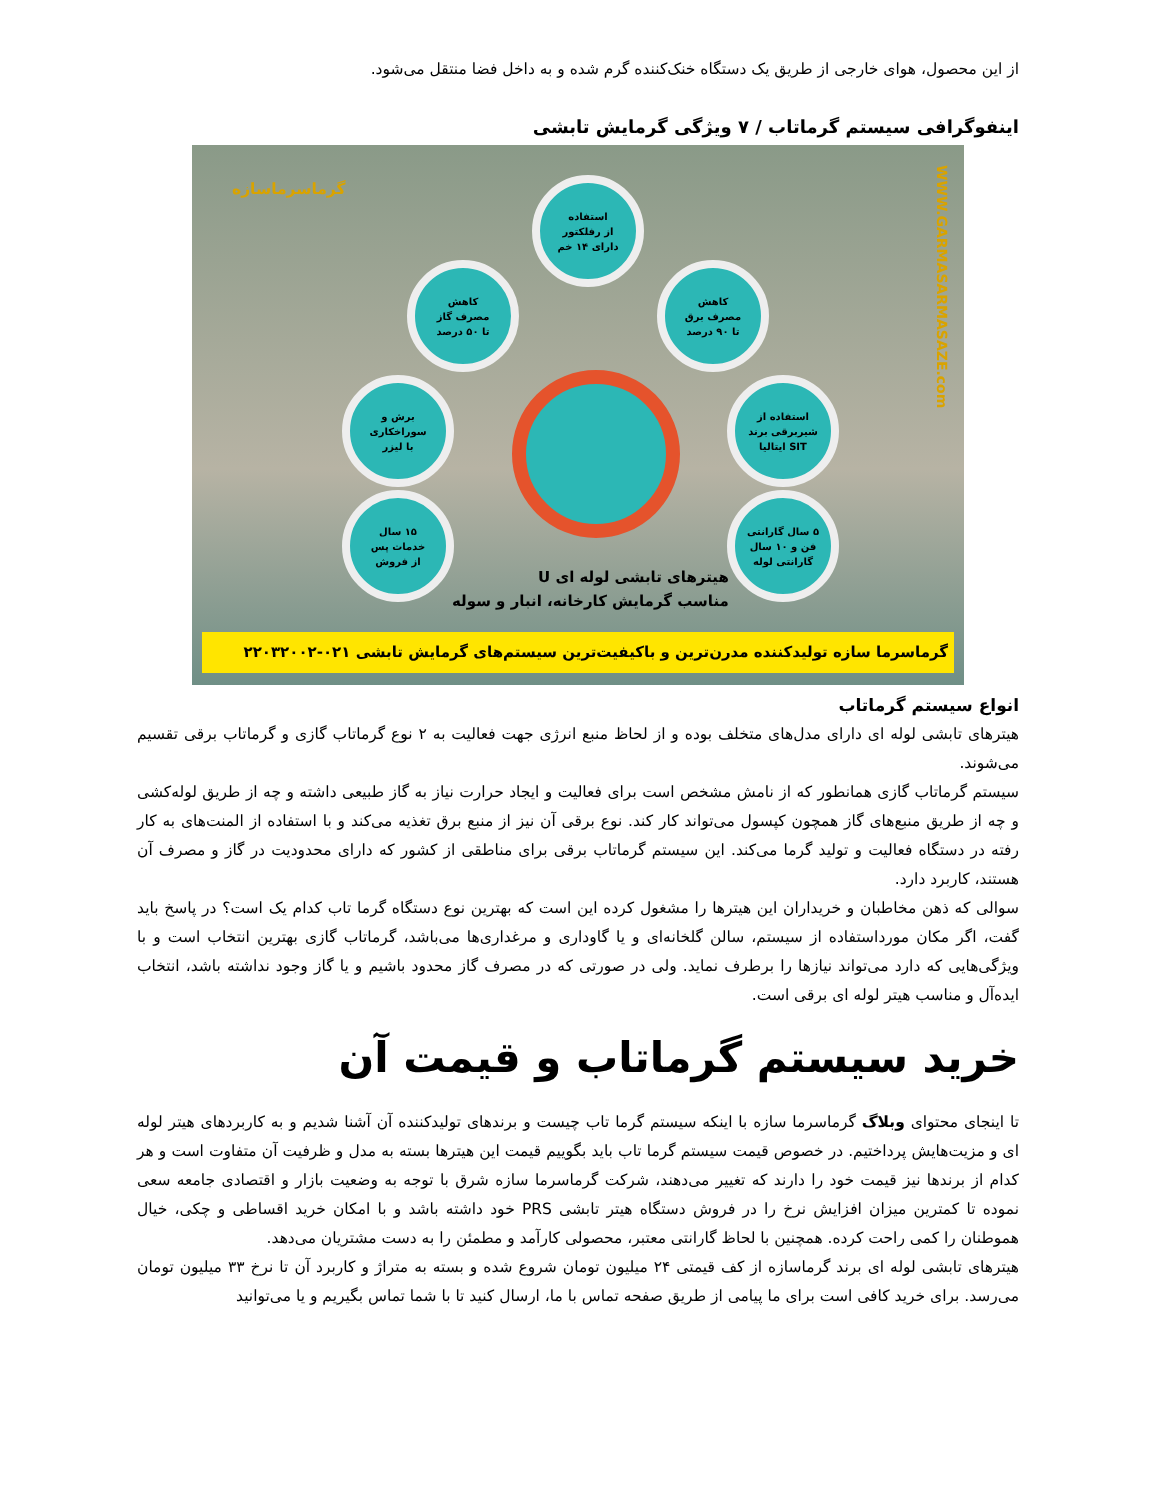از این محصول، هوای خارجی از طریق یک دستگاه خنک‌کننده گرم شده و به داخل فضا منتقل می‌شود.
اینفوگرافی سیستم گرماتاب / ۷ ویژگی گرمایش تابشی
گرماسرماسازه
WWW.GARMASARMASAZE.com
استفاده
از رفلکتور
دارای ۱۴ خم
کاهش
مصرف گاز
تا ۵۰ درصد
کاهش
مصرف برق
تا ۹۰ درصد
برش و
سوراخکاری
با لیزر
استفاده از
شیربرقی برند
SIT ایتالیا
۱۵ سال
خدمات پس
از فروش
۵ سال گارانتی
فن و ۱۰ سال
گارانتی لوله
هیترهای تابشی لوله ای U
مناسب گرمایش کارخانه، انبار و سوله
گرماسرما سازه تولیدکننده مدرن‌ترین و باکیفیت‌ترین سیستم‌های گرمایش تابشی ۰۲۱-۲۲۰۳۲۰۰۲
انواع سیستم گرماتاب
هیترهای تابشی لوله ای دارای مدل‌های متخلف بوده و از لحاظ منبع انرژی جهت فعالیت به ۲ نوع گرماتاب گازی و گرماتاب برقی تقسیم می‌شوند.
سیستم گرماتاب گازی همانطور که از نامش مشخص است برای فعالیت و ایجاد حرارت نیاز به گاز طبیعی داشته و چه از طریق لوله‌کشی و چه از طریق منبع‌های گاز همچون کپسول می‌تواند کار کند. نوع برقی آن نیز از منبع برق تغذیه می‌کند و با استفاده از المنت‌های به کار رفته در دستگاه فعالیت و تولید گرما می‌کند. این سیستم گرماتاب برقی برای مناطقی از کشور که دارای محدودیت در گاز و مصرف آن هستند، کاربرد دارد.
سوالی که ذهن مخاطبان و خریداران این هیترها را مشغول کرده این است که بهترین نوع دستگاه گرما تاب کدام یک است؟ در پاسخ باید گفت، اگر مکان مورداستفاده از سیستم، سالن گلخانه‌ای و یا گاوداری و مرغداری‌ها می‌باشد، گرماتاب گازی بهترین انتخاب است و با ویژگی‌هایی که دارد می‌تواند نیازها را برطرف نماید. ولی در صورتی که در مصرف گاز محدود باشیم و یا گاز وجود نداشته باشد، انتخاب ایده‌آل و مناسب هیتر لوله ای برقی است.
خرید سیستم گرماتاب و قیمت آن
تا اینجای محتوای وبلاگ گرماسرما سازه با اینکه سیستم گرما تاب چیست و برندهای تولیدکننده آن آشنا شدیم و به کاربردهای هیتر لوله ای و مزیت‌هایش پرداختیم. در خصوص قیمت سیستم گرما تاب باید بگوییم قیمت این هیترها بسته به مدل و ظرفیت آن متفاوت است و هر کدام از برندها نیز قیمت خود را دارند که تغییر می‌دهند، شرکت گرماسرما سازه شرق با توجه به وضعیت بازار و اقتصادی جامعه سعی نموده تا کمترین میزان افزایش نرخ را در فروش دستگاه هیتر تابشی PRS خود داشته باشد و با امکان خرید اقساطی و چکی، خیال هموطنان را کمی راحت کرده. همچنین با لحاظ گارانتی معتبر، محصولی کارآمد و مطمئن را به دست مشتریان می‌دهد.
هیترهای تابشی لوله ای برند گرماسازه از کف قیمتی ۲۴ میلیون تومان شروع شده و بسته به متراژ و کاربرد آن تا نرخ ۳۳ میلیون تومان می‌رسد. برای خرید کافی است برای ما پیامی از طریق صفحه تماس با ما، ارسال کنید تا با شما تماس بگیریم و یا می‌توانید